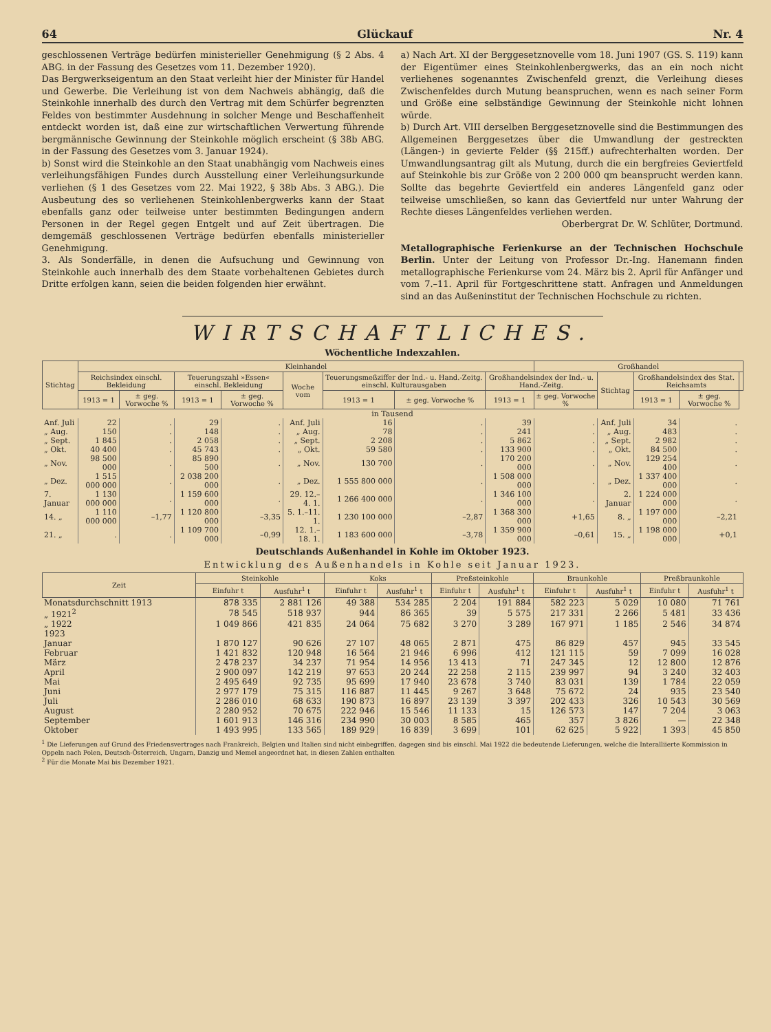64 Glückauf Nr. 4
geschlossenen Verträge bedürfen ministerieller Genehmigung (§ 2 Abs. 4 ABG. in der Fassung des Gesetzes vom 11. Dezember 1920).
Das Bergwerkseigentum an den Staat verleiht hier der Minister für Handel und Gewerbe. Die Verleihung ist von dem Nachweis abhängig, daß die Steinkohle innerhalb des durch den Vertrag mit dem Schürfer begrenzten Feldes von bestimmter Ausdehnung in solcher Menge und Beschaffenheit entdeckt worden ist, daß eine zur wirtschaftlichen Verwertung führende bergmännische Gewinnung der Steinkohle möglich erscheint (§ 38b ABG. in der Fassung des Gesetzes vom 3. Januar 1924).
b) Sonst wird die Steinkohle an den Staat unabhängig vom Nachweis eines verleihungsfähigen Fundes durch Ausstellung einer Verleihungsurkunde verliehen (§ 1 des Gesetzes vom 22. Mai 1922, § 38b Abs. 3 ABG.). Die Ausbeutung des so verliehenen Steinkohlenbergwerks kann der Staat ebenfalls ganz oder teilweise unter bestimmten Bedingungen andern Personen in der Regel gegen Entgelt und auf Zeit übertragen. Die demgemäß geschlossenen Verträge bedürfen ebenfalls ministerieller Genehmigung.
3. Als Sonderfälle, in denen die Aufsuchung und Gewinnung von Steinkohle auch innerhalb des dem Staate vorbehaltenen Gebietes durch Dritte erfolgen kann, seien die beiden folgenden hier erwähnt.
a) Nach Art. XI der Berggesetznovelle vom 18. Juni 1907 (GS. S. 119) kann der Eigentümer eines Steinkohlenbergwerks, das an ein noch nicht verliehenes sogenanntes Zwischenfeld grenzt, die Verleihung dieses Zwischenfeldes durch Mutung beanspruchen, wenn es nach seiner Form und Größe eine selbständige Gewinnung der Steinkohle nicht lohnen würde.
b) Durch Art. VIII derselben Berggesetznovelle sind die Bestimmungen des Allgemeinen Berggesetzes über die Umwandlung der gestreckten (Längen-) in gevierte Felder (§§ 215ff.) aufrechterhalten worden. Der Umwandlungsantrag gilt als Mutung, durch die ein bergfreies Geviertfeld auf Steinkohle bis zur Größe von 2 200 000 qm beansprucht werden kann. Sollte das begehrte Geviertfeld ein anderes Längenfeld ganz oder teilweise umschließen, so kann das Geviertfeld nur unter Wahrung der Rechte dieses Längenfeldes verliehen werden.
Oberbergrat Dr. W. Schlüter, Dortmund.
Metallographische Ferienkurse an der Technischen Hochschule Berlin. Unter der Leitung von Professor Dr.-Ing. Hanemann finden metallographische Ferienkurse vom 24. März bis 2. April für Anfänger und vom 7.–11. April für Fortgeschrittene statt. Anfragen und Anmeldungen sind an das Außeninstitut der Technischen Hochschule zu richten.
WIRTSCHAFTLICHES.
Wöchentliche Indexzahlen.
| Stichtag | Kleinhandel | | | | | | | | Großhandel | | | | |
| --- | --- | --- | --- | --- | --- | --- | --- | --- | --- | --- | --- | --- | --- |
| | Reichsindex einschl. Bekleidung | | Teuerungszahl »Essen« einschl. Bekleidung | | Woche vom | Teuerungsmeßziffer der Ind.- u. Hand.-Zeitg. einschl. Kulturausgaben | | Großhandelsindex der Ind.- u. Hand.-Zeitg. | | Stichtag | Großhandelsindex des Stat. Reichsamts | | |
| | 1913 = 1 | ± geg. Vorwoche % | 1913 = 1 | ± geg. Vorwoche % | | 1913 = 1 | ± geg. Vorwoche % | 1913 = 1 | ± geg. Vorwoche % | | 1913 = 1 | ± geg. Vorwoche % | |
| in Tausend | | | | | | | | | | | | | |
| Anf. Juli | 22 | . | 29 | . | Anf. Juli | 16 | . | 39 | . | Anf. Juli | 34 | . | |
| „ Aug. | 150 | . | 148 | . | „ Aug. | 78 | . | 241 | . | „ Aug. | 483 | . | |
| „ Sept. | 1 845 | . | 2 058 | . | „ Sept. | 2 208 | . | 5 862 | . | „ Sept. | 2 982 | . | |
| „ Okt. | 40 400 | . | 45 743 | . | „ Okt. | 59 580 | . | 133 900 | . | „ Okt. | 84 500 | . | |
| „ Nov. | 98 500 000 | . | 85 890 500 | . | „ Nov. | 130 700 | . | 170 200 000 | . | „ Nov. | 129 254 400 | . | |
| „ Dez. | 1 515 000 000 | . | 2 038 200 000 | . | „ Dez. | 1 555 800 000 | . | 1 508 000 000 | . | „ Dez. | 1 337 400 000 | . | |
| 7. Januar | 1 130 000 000 | . | 1 159 600 000 | . | 29. 12.–4. 1. | 1 266 400 000 | . | 1 346 100 000 | . | 2. Januar | 1 224 000 000 | . | |
| 14. „ | 1 110 000 000 | –1,77 | 1 120 800 000 | –3,35 | 5. 1.–11. 1. | 1 230 100 000 | –2,87 | 1 368 300 000 | +1,65 | 8. „ | 1 197 000 000 | –2,21 | |
| 21. „ | . | . | 1 109 700 000 | –0,99 | 12. 1.–18. 1. | 1 183 600 000 | –3,78 | 1 359 900 000 | –0,61 | 15. „ | 1 198 000 000 | +0,1 | |
Deutschlands Außenhandel in Kohle im Oktober 1923.
Entwicklung des Außenhandels in Kohle seit Januar 1923.
| Zeit | Steinkohle | | Koks | | Preßsteinkohle | | Braunkohle | | Preßbraunkohle | |
| --- | --- | --- | --- | --- | --- | --- | --- | --- | --- | --- |
| | Einfuhr t | Ausfuhr<sup>1</sup> t | Einfuhr t | Ausfuhr<sup>1</sup> t | Einfuhr t | Ausfuhr<sup>1</sup> t | Einfuhr t | Ausfuhr<sup>1</sup> t | Einfuhr t | Ausfuhr<sup>1</sup> t |
| Monatsdurchschnitt 1913 | 878 335 | 2 881 126 | 49 388 | 534 285 | 2 204 | 191 884 | 582 223 | 5 029 | 10 080 | 71 761 |
| „ 1921<sup>2</sup> | 78 545 | 518 937 | 944 | 86 365 | 39 | 5 575 | 217 331 | 2 266 | 5 481 | 33 436 |
| „ 1922 | 1 049 866 | 421 835 | 24 064 | 75 682 | 3 270 | 3 289 | 167 971 | 1 185 | 2 546 | 34 874 |
| 1923 | | | | | | | | | | |
| Januar | 1 870 127 | 90 626 | 27 107 | 48 065 | 2 871 | 475 | 86 829 | 457 | 945 | 33 545 |
| Februar | 1 421 832 | 120 948 | 16 564 | 21 946 | 6 996 | 412 | 121 115 | 59 | 7 099 | 16 028 |
| März | 2 478 237 | 34 237 | 71 954 | 14 956 | 13 413 | 71 | 247 345 | 12 | 12 800 | 12 876 |
| April | 2 900 097 | 142 219 | 97 653 | 20 244 | 22 258 | 2 115 | 239 997 | 94 | 3 240 | 32 403 |
| Mai | 2 495 649 | 92 735 | 95 699 | 17 940 | 23 678 | 3 740 | 83 031 | 139 | 1 784 | 22 059 |
| Juni | 2 977 179 | 75 315 | 116 887 | 11 445 | 9 267 | 3 648 | 75 672 | 24 | 935 | 23 540 |
| Juli | 2 286 010 | 68 633 | 190 873 | 16 897 | 23 139 | 3 397 | 202 433 | 326 | 10 543 | 30 569 |
| August | 2 280 952 | 70 675 | 222 946 | 15 546 | 11 133 | 15 | 126 573 | 147 | 7 204 | 3 063 |
| September | 1 601 913 | 146 316 | 234 990 | 30 003 | 8 585 | 465 | 357 | 3 826 | — | 22 348 |
| Oktober | 1 493 995 | 133 565 | 189 929 | 16 839 | 3 699 | 101 | 62 625 | 5 922 | 1 393 | 45 850 |
<sup>1</sup> Die Lieferungen auf Grund des Friedensvertrages nach Frankreich, Belgien und Italien sind nicht einbegriffen, dagegen sind bis einschl. Mai 1922 die bedeutende Lieferungen, welche die Interalliierte Kommission in Oppeln nach Polen, Deutsch-Österreich, Ungarn, Danzig und Memel angeordnet hat, in diesen Zahlen enthalten
<sup>2</sup> Für die Monate Mai bis Dezember 1921.